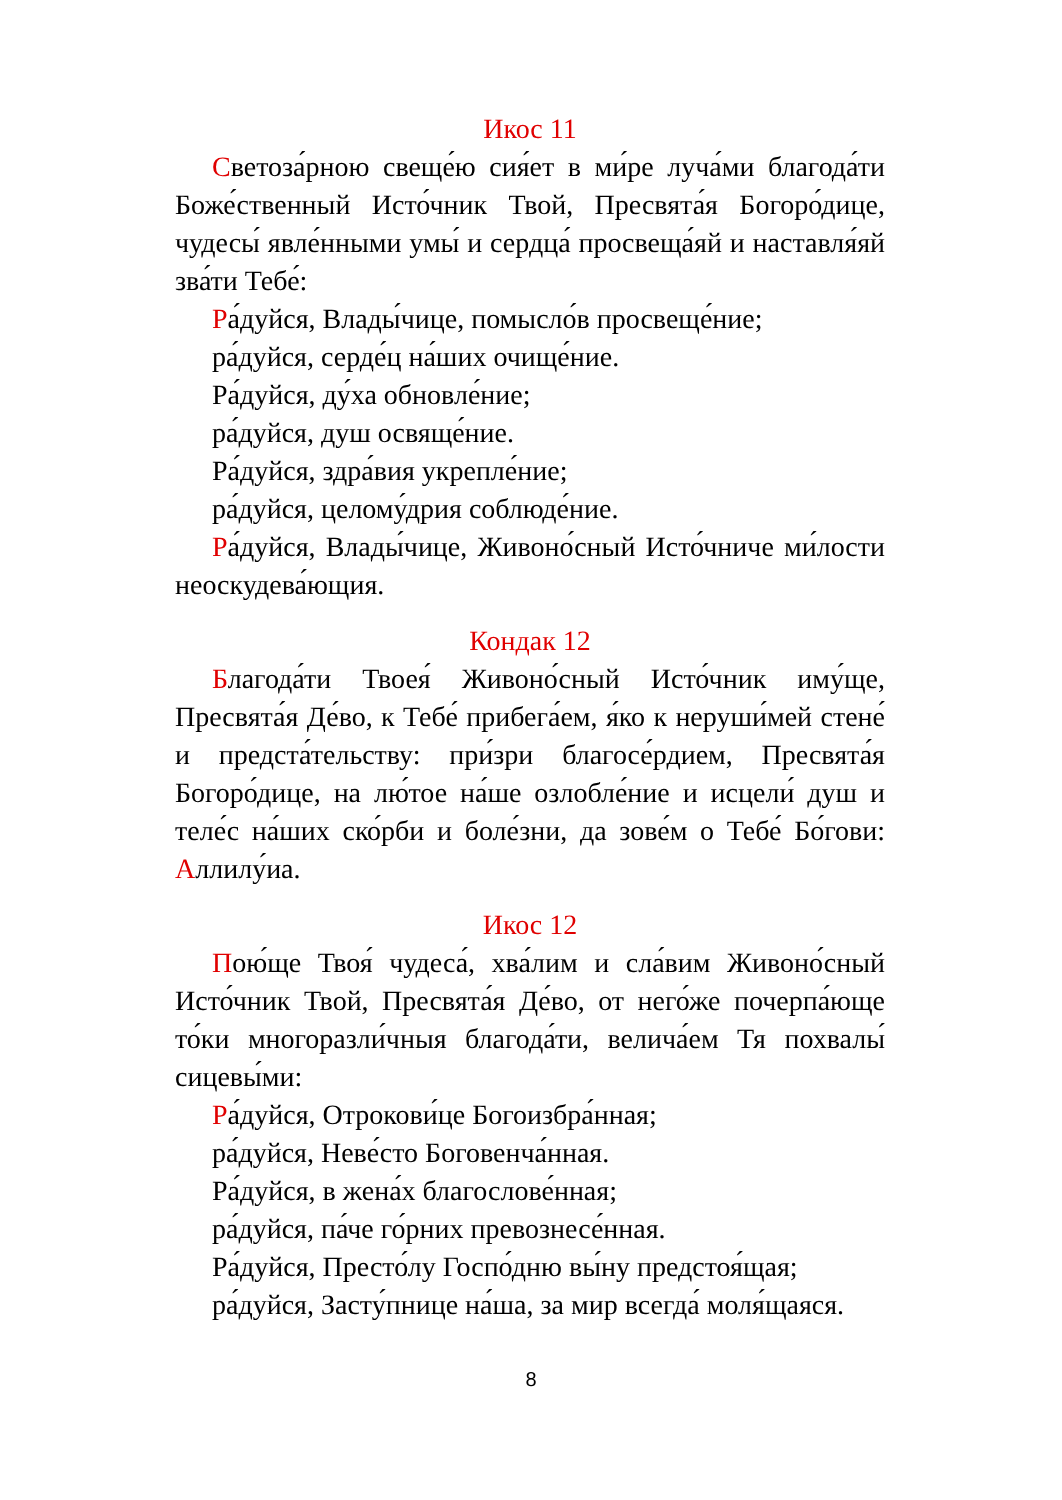Икос 11
Светоза́рною свеще́ю сия́ет в ми́ре луча́ми благода́ти Боже́ственный Исто́чник Твой, Пресвята́я Богоро́дице, чудесы́ явле́нными умы́ и сердца́ просвеща́яй и наставля́яй зва́ти Тебе́:
Ра́дуйся, Влады́чице, помысло́в просвеще́ние;
ра́дуйся, серде́ц на́ших очище́ние.
Ра́дуйся, ду́ха обновле́ние;
ра́дуйся, душ освяще́ние.
Ра́дуйся, здра́вия укрепле́ние;
ра́дуйся, целому́дрия соблюде́ние.
Ра́дуйся, Влады́чице, Живоно́сный Исто́чниче ми́лости неоскудева́ющия.
Кондак 12
Благода́ти Твоея́ Живоно́сный Исто́чник иму́ще, Пресвята́я Де́во, к Тебе́ прибега́ем, я́ко к неруши́мей стене́ и предста́тельству: при́зри благосе́рдием, Пресвята́я Богоро́дице, на лю́тое на́ше озлобле́ние и исцели́ душ и теле́с на́ших ско́рби и боле́зни, да зове́м о Тебе́ Бо́гови: Аллилу́иа.
Икос 12
Пою́ще Твоя́ чудеса́, хва́лим и сла́вим Живоно́сный Исто́чник Твой, Пресвята́я Де́во, от него́же почерпа́юще то́ки многоразли́чныя благода́ти, велича́ем Тя похвалы́ сицевы́ми:
Ра́дуйся, Отрокови́це Богоизбра́нная;
ра́дуйся, Неве́сто Боговенча́нная.
Ра́дуйся, в жена́х благослове́нная;
ра́дуйся, па́че го́рних превознесе́нная.
Ра́дуйся, Престо́лу Госпо́дню вы́ну предстоя́щая;
ра́дуйся, Засту́пнице на́ша, за мир всегда́ моля́щаяся.
8